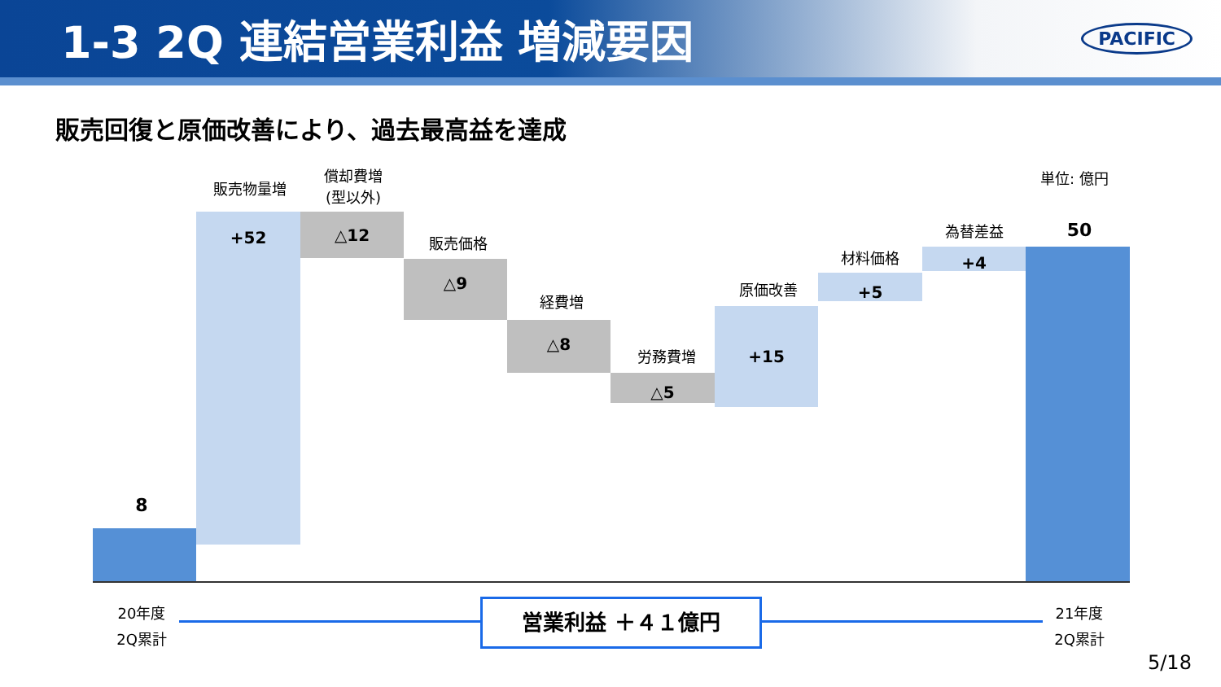1-3 2Q 連結営業利益 増減要因
PACIFIC
販売回復と原価改善により、過去最高益を達成
単位: 億円
8
販売物量増
+52
償却費増
(型以外)
△12
販売価格
△9
経費増
△8
労務費増
△5
原価改善
+15
材料価格
+5
為替差益
+4
50
20年度
2Q累計
営業利益 ＋４１億円
21年度
2Q累計
5/18